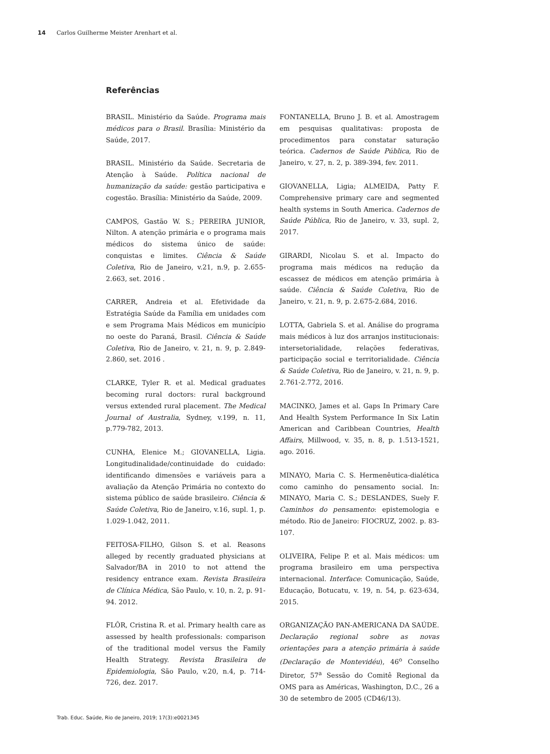14 Carlos Guilherme Meister Arenhart et al.
Referências
BRASIL. Ministério da Saúde. Programa mais médicos para o Brasil. Brasília: Ministério da Saúde, 2017.
BRASIL. Ministério da Saúde. Secretaria de Atenção à Saúde. Política nacional de humanização da saúde: gestão participativa e cogestão. Brasília: Ministério da Saúde, 2009.
CAMPOS, Gastão W. S.; PEREIRA JUNIOR, Nilton. A atenção primária e o programa mais médicos do sistema único de saúde: conquistas e limites. Ciência & Saúde Coletiva, Rio de Janeiro, v.21, n.9, p. 2.655-2.663, set. 2016 .
CARRER, Andreia et al. Efetividade da Estratégia Saúde da Família em unidades com e sem Programa Mais Médicos em município no oeste do Paraná, Brasil. Ciência & Saúde Coletiva, Rio de Janeiro, v. 21, n. 9, p. 2.849-2.860, set. 2016 .
CLARKE, Tyler R. et al. Medical graduates becoming rural doctors: rural background versus extended rural placement. The Medical Journal of Australia, Sydney, v.199, n. 11, p.779-782, 2013.
CUNHA, Elenice M.; GIOVANELLA, Ligia. Longitudinalidade/continuidade do cuidado: identificando dimensões e variáveis para a avaliação da Atenção Primária no contexto do sistema público de saúde brasileiro. Ciência & Saúde Coletiva, Rio de Janeiro, v.16, supl. 1, p. 1.029-1.042, 2011.
FEITOSA-FILHO, Gilson S. et al. Reasons alleged by recently graduated physicians at Salvador/BA in 2010 to not attend the residency entrance exam. Revista Brasileira de Clínica Médica, São Paulo, v. 10, n. 2, p. 91-94. 2012.
FLÔR, Cristina R. et al. Primary health care as assessed by health professionals: comparison of the traditional model versus the Family Health Strategy. Revista Brasileira de Epidemiologia, São Paulo, v.20, n.4, p. 714-726, dez. 2017.
FONTANELLA, Bruno J. B. et al. Amostragem em pesquisas qualitativas: proposta de procedimentos para constatar saturação teórica. Cadernos de Saúde Pública, Rio de Janeiro, v. 27, n. 2, p. 389-394, fev. 2011.
GIOVANELLA, Ligia; ALMEIDA, Patty F. Comprehensive primary care and segmented health systems in South America. Cadernos de Saúde Pública, Rio de Janeiro, v. 33, supl. 2, 2017.
GIRARDI, Nicolau S. et al. Impacto do programa mais médicos na redução da escassez de médicos em atenção primária à saúde. Ciência & Saúde Coletiva, Rio de Janeiro, v. 21, n. 9, p. 2.675-2.684, 2016.
LOTTA, Gabriela S. et al. Análise do programa mais médicos à luz dos arranjos institucionais: intersetorialidade, relações federativas, participação social e territorialidade. Ciência & Saúde Coletiva, Rio de Janeiro, v. 21, n. 9, p. 2.761-2.772, 2016.
MACINKO, James et al. Gaps In Primary Care And Health System Performance In Six Latin American and Caribbean Countries, Health Affairs, Millwood, v. 35, n. 8, p. 1.513-1521, ago. 2016.
MINAYO, Maria C. S. Hermenêutica-dialética como caminho do pensamento social. In: MINAYO, Maria C. S.; DESLANDES, Suely F. Caminhos do pensamento: epistemologia e método. Rio de Janeiro: FIOCRUZ, 2002. p. 83-107.
OLIVEIRA, Felipe P. et al. Mais médicos: um programa brasileiro em uma perspectiva internacional. Interface: Comunicação, Saúde, Educação, Botucatu, v. 19, n. 54, p. 623-634, 2015.
ORGANIZAÇÃO PAN-AMERICANA DA SAÚDE. Declaração regional sobre as novas orientações para a atenção primária à saúde (Declaração de Montevidéu), 46<sup>o</sup> Conselho Diretor, 57<sup>a</sup> Sessão do Comitê Regional da OMS para as Américas, Washington, D.C., 26 a 30 de setembro de 2005 (CD46/13).
Trab. Educ. Saúde, Rio de Janeiro, 2019; 17(3):e0021345